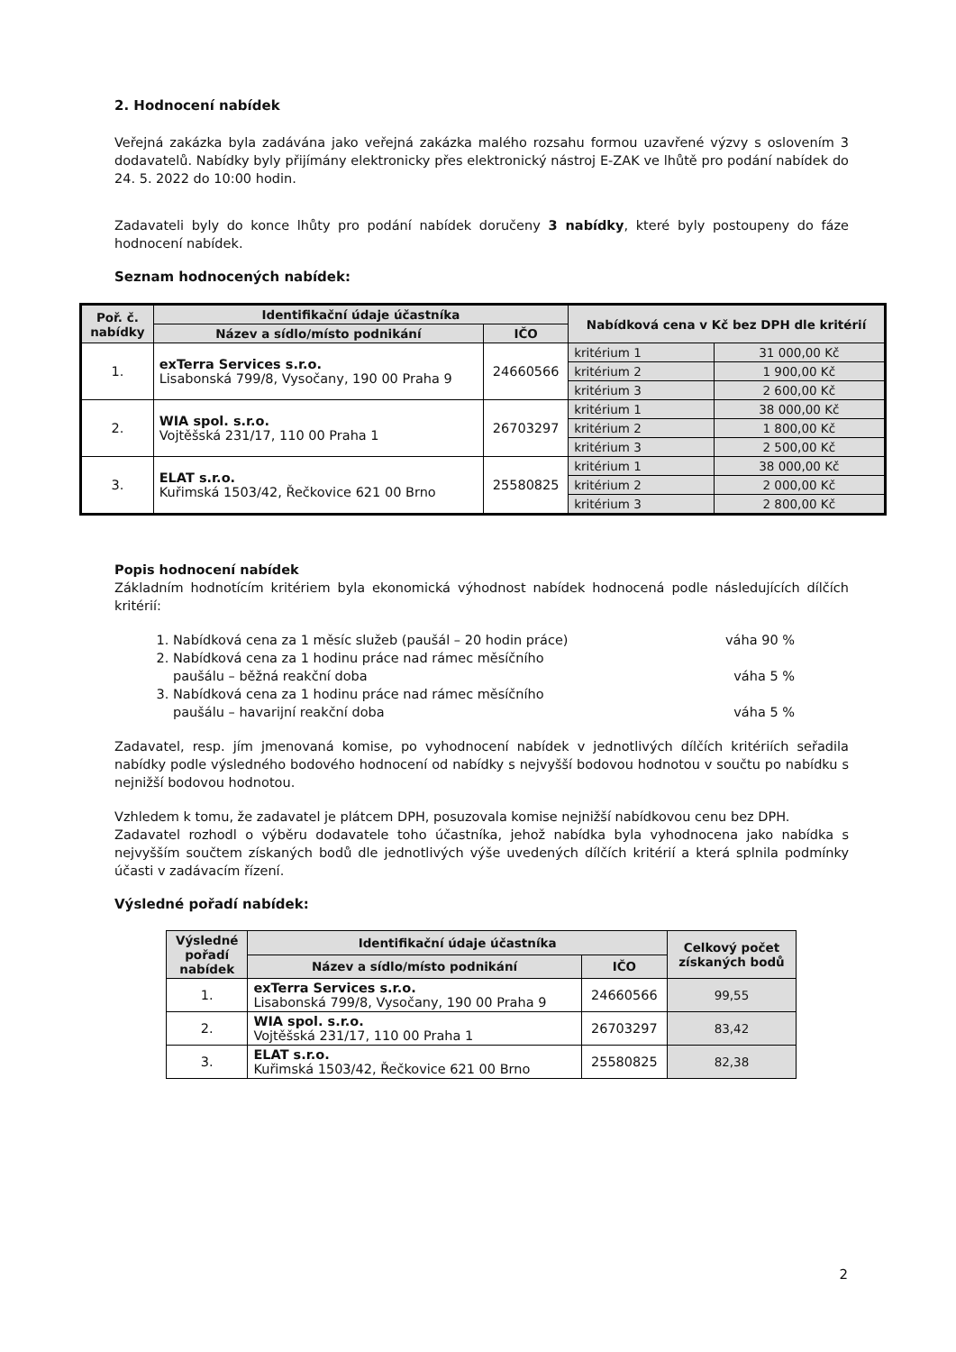2. Hodnocení nabídek
Veřejná zakázka byla zadávána jako veřejná zakázka malého rozsahu formou uzavřené výzvy s oslovením 3 dodavatelů. Nabídky byly přijímány elektronicky přes elektronický nástroj E-ZAK ve lhůtě pro podání nabídek do 24. 5. 2022 do 10:00 hodin.
Zadavateli byly do konce lhůty pro podání nabídek doručeny 3 nabídky, které byly postoupeny do fáze hodnocení nabídek.
Seznam hodnocených nabídek:
| Poř. č. nabídky | Identifikační údaje účastníka | | Nabídková cena v Kč bez DPH dle kritérií | |
| --- | --- | --- | --- | --- |
| | Název a sídlo/místo podnikání | IČO | | |
| 1. | exTerra Services s.r.o. Lisabonská 799/8, Vysočany, 190 00 Praha 9 | 24660566 | kritérium 1 | 31 000,00 Kč |
| | | | kritérium 2 | 1 900,00 Kč |
| | | | kritérium 3 | 2 600,00 Kč |
| 2. | WIA spol. s.r.o. Vojtěšská 231/17, 110 00 Praha 1 | 26703297 | kritérium 1 | 38 000,00 Kč |
| | | | kritérium 2 | 1 800,00 Kč |
| | | | kritérium 3 | 2 500,00 Kč |
| 3. | ELAT s.r.o. Kuřimská 1503/42, Řečkovice 621 00 Brno | 25580825 | kritérium 1 | 38 000,00 Kč |
| | | | kritérium 2 | 2 000,00 Kč |
| | | | kritérium 3 | 2 800,00 Kč |
Popis hodnocení nabídek
Základním hodnotícím kritériem byla ekonomická výhodnost nabídek hodnocená podle následujících dílčích kritérií:
1. Nabídková cena za 1 měsíc služeb (paušál – 20 hodin práce) váha 90 %
2. Nabídková cena za 1 hodinu práce nad rámec měsíčního
paušálu – běžná reakční doba váha 5 %
3. Nabídková cena za 1 hodinu práce nad rámec měsíčního
paušálu – havarijní reakční doba váha 5 %
Zadavatel, resp. jím jmenovaná komise, po vyhodnocení nabídek v jednotlivých dílčích kritériích seřadila nabídky podle výsledného bodového hodnocení od nabídky s nejvyšší bodovou hodnotou v součtu po nabídku s nejnižší bodovou hodnotou.
Vzhledem k tomu, že zadavatel je plátcem DPH, posuzovala komise nejnižší nabídkovou cenu bez DPH.
Zadavatel rozhodl o výběru dodavatele toho účastníka, jehož nabídka byla vyhodnocena jako nabídka s nejvyšším součtem získaných bodů dle jednotlivých výše uvedených dílčích kritérií a která splnila podmínky účasti v zadávacím řízení.
Výsledné pořadí nabídek:
| Výsledné pořadí nabídek | Identifikační údaje účastníka | | Celkový počet získaných bodů |
| --- | --- | --- | --- |
| | Název a sídlo/místo podnikání | IČO | |
| 1. | exTerra Services s.r.o. Lisabonská 799/8, Vysočany, 190 00 Praha 9 | 24660566 | 99,55 |
| 2. | WIA spol. s.r.o. Vojtěšská 231/17, 110 00 Praha 1 | 26703297 | 83,42 |
| 3. | ELAT s.r.o. Kuřimská 1503/42, Řečkovice 621 00 Brno | 25580825 | 82,38 |
2